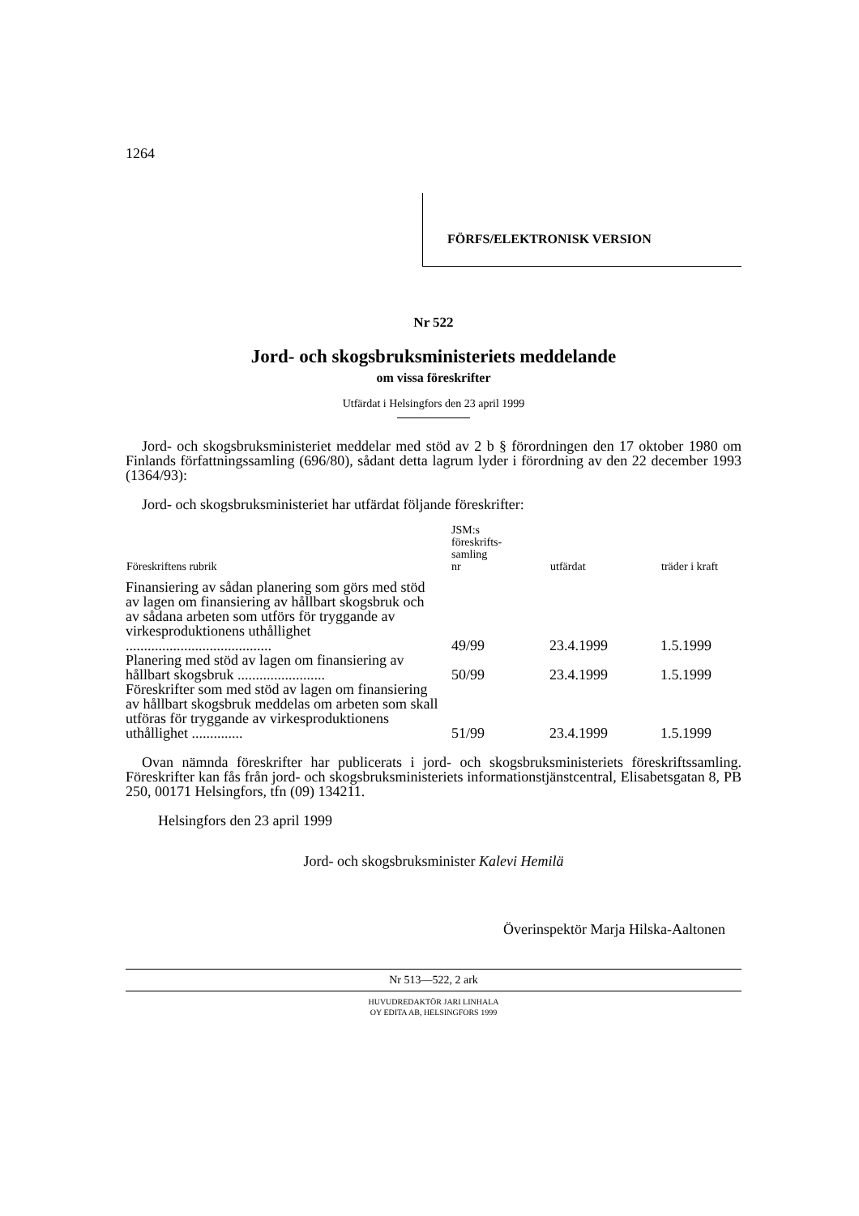1264
FÖRFS/ELEKTRONISK VERSION
Nr 522
Jord- och skogsbruksministeriets meddelande
om vissa föreskrifter
Utfärdat i Helsingfors den 23 april 1999
Jord- och skogsbruksministeriet meddelar med stöd av 2 b § förordningen den 17 oktober 1980 om Finlands författningssamling (696/80), sådant detta lagrum lyder i förordning av den 22 december 1993 (1364/93):
Jord- och skogsbruksministeriet har utfärdat följande föreskrifter:
| Föreskriftens rubrik | JSM:s föreskrifts- samling nr | utfärdat | träder i kraft |
| --- | --- | --- | --- |
| Finansiering av sådan planering som görs med stöd av lagen om finansiering av hållbart skogsbruk och av sådana arbeten som utförs för tryggande av virkesproduktionens uthållighet ........................................ | 49/99 | 23.4.1999 | 1.5.1999 |
| Planering med stöd av lagen om finansiering av hållbart skogsbruk ........................ | 50/99 | 23.4.1999 | 1.5.1999 |
| Föreskrifter som med stöd av lagen om finansiering av hållbart skogsbruk meddelas om arbeten som skall utföras för tryggande av virkesproduktionens uthållighet .............. | 51/99 | 23.4.1999 | 1.5.1999 |
Ovan nämnda föreskrifter har publicerats i jord- och skogsbruksministeriets föreskriftssamling. Föreskrifter kan fås från jord- och skogsbruksministeriets informationstjänstcentral, Elisabetsgatan 8, PB 250, 00171 Helsingfors, tfn (09) 134211.
Helsingfors den 23 april 1999
Jord- och skogsbruksminister Kalevi Hemilä
Överinspektör Marja Hilska-Aaltonen
Nr 513—522, 2 ark
HUVUDREDAKTÖR JARI LINHALA
OY EDITA AB, HELSINGFORS 1999